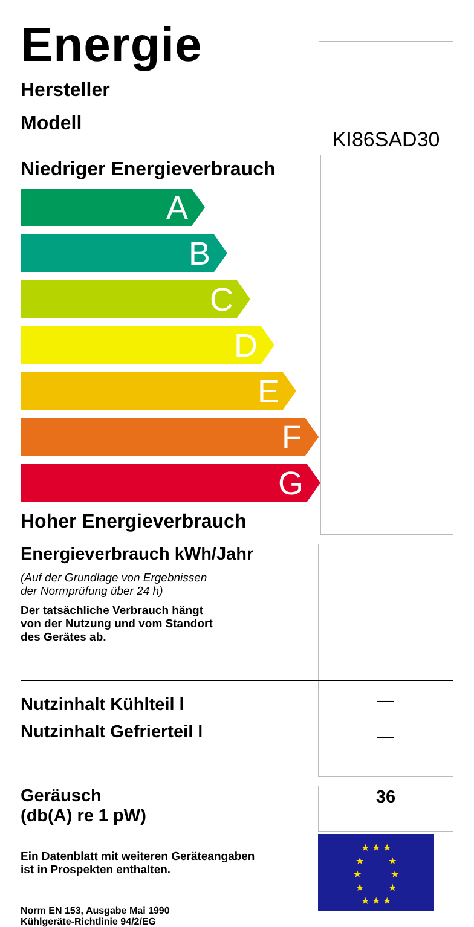Energie
Hersteller
Modell
KI86SAD30
Niedriger Energieverbrauch
A
B
C
D
E
F
G
Hoher Energieverbrauch
Energieverbrauch kWh/Jahr
(Auf der Grundlage von Ergebnissen
der Normprüfung über 24 h)
Der tatsächliche Verbrauch hängt
von der Nutzung und vom Standort
des Gerätes ab.
Nutzinhalt Kühlteil l
Nutzinhalt Gefrierteil l
—
—
Geräusch
(db(A) re 1 pW)
Ein Datenblatt mit weiteren Geräteangaben
ist in Prospekten enthalten.
Norm EN 153, Ausgabe Mai 1990
Kühlgeräte-Richtlinie 94/2/EG
36
★ ★ ★
★ ★
★ ★
★ ★
★ ★ ★